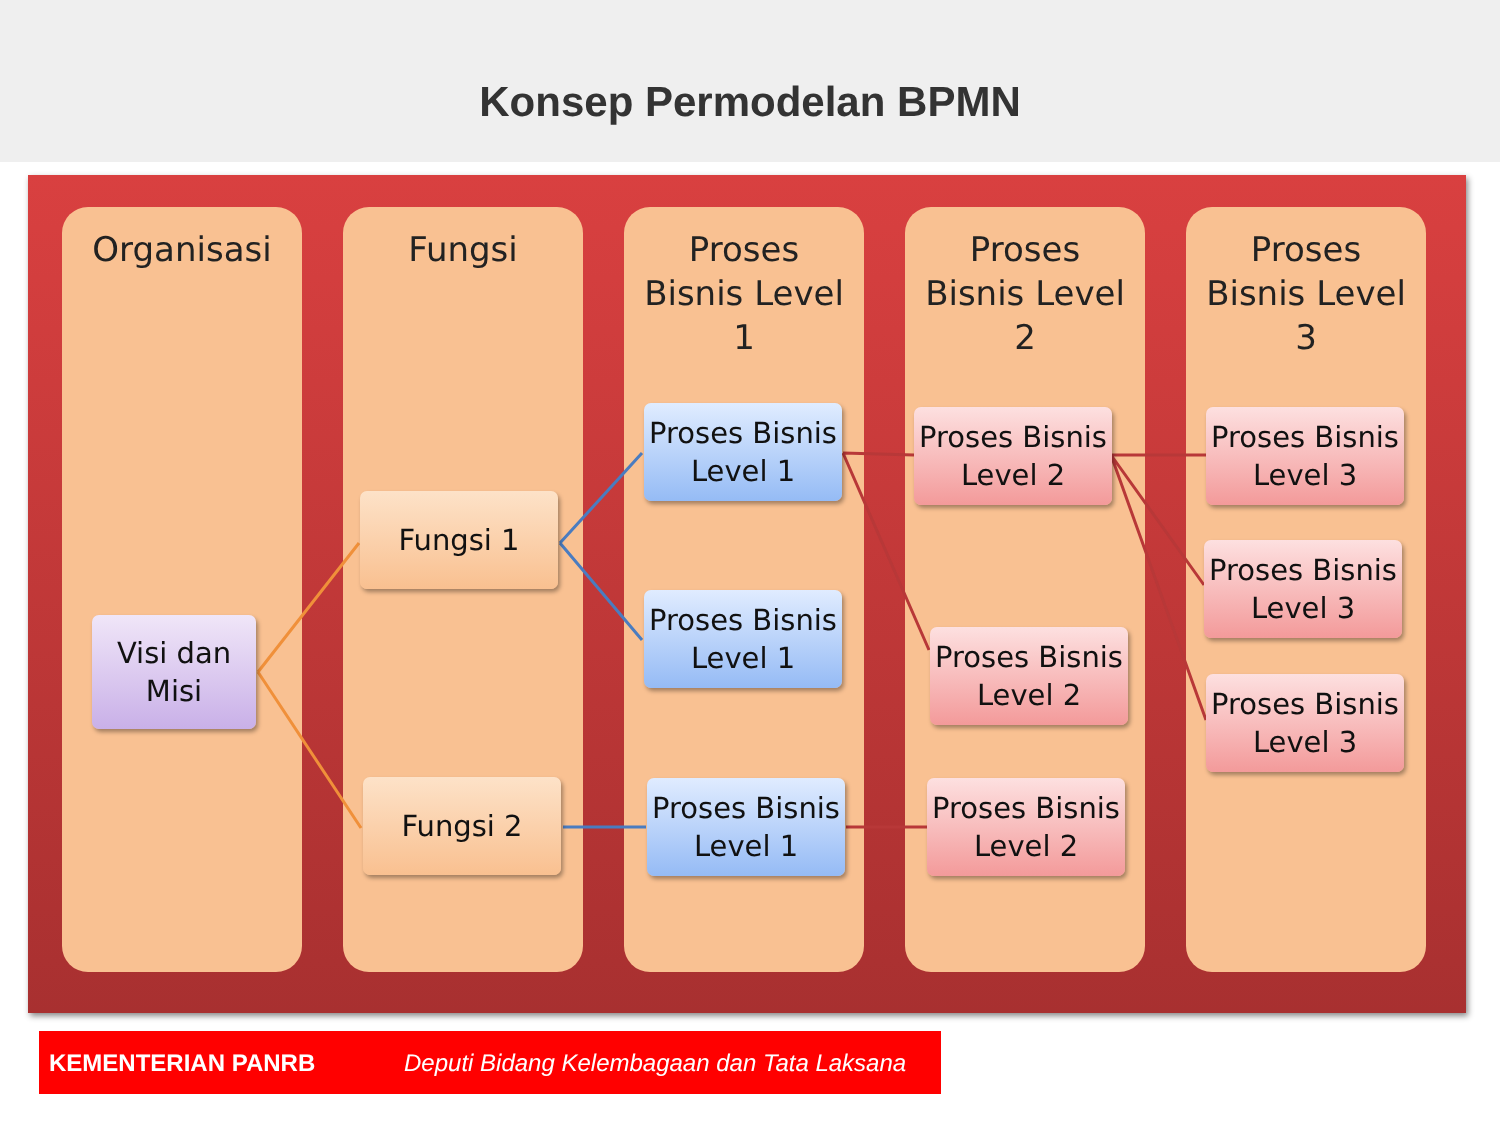Konsep Permodelan BPMN
Organisasi Fungsi
Proses
Bisnis Level
1
Proses
Bisnis Level
2
Proses
Bisnis Level
3
Visi dan
Misi
Fungsi 1
Fungsi 2
Proses Bisnis
Level 1
Proses Bisnis
Level 1
Proses Bisnis
Level 1
Proses Bisnis
Level 2
Proses Bisnis
Level 2
Proses Bisnis
Level 2
Proses Bisnis
Level 3
Proses Bisnis
Level 3
Proses Bisnis
Level 3
KEMENTERIAN PANRB Deputi Bidang Kelembagaan dan Tata Laksana